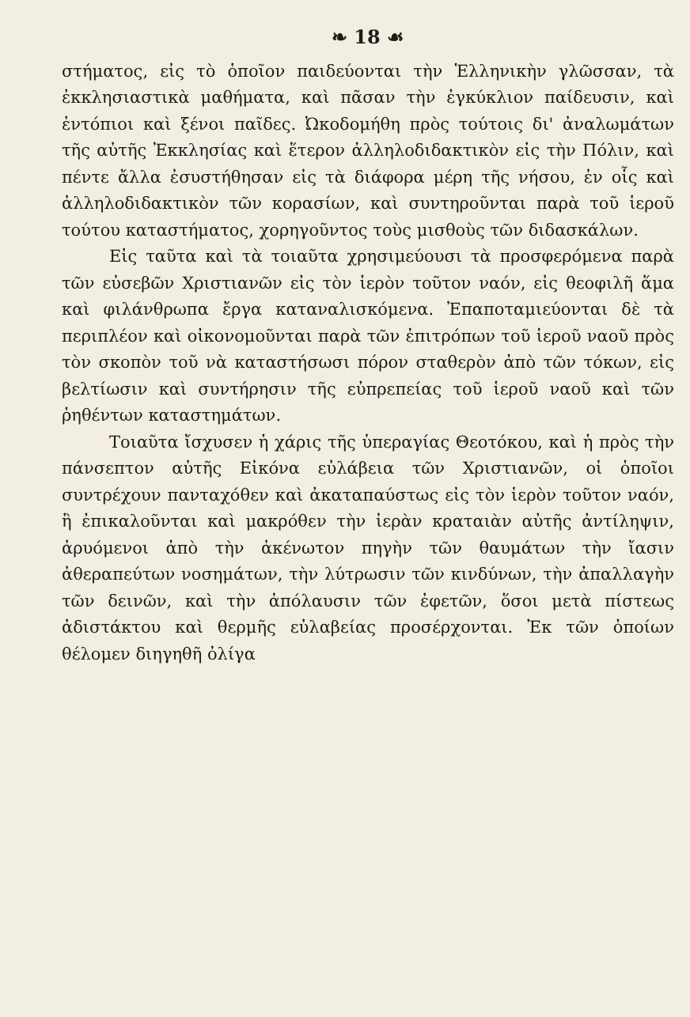❧ 18 ☙
στήματος, εἰς τὸ ὁποῖον παιδεύονται τὴν Ἑλληνικὴν γλῶσσαν, τὰ ἐκκλησιαστικὰ μαθήματα, καὶ πᾶσαν τὴν ἐγκύκλιον παίδευσιν, καὶ ἐντόπιοι καὶ ξένοι παῖδες. Ὠκοδομήθη πρὸς τούτοις δι' ἀναλωμάτων τῆς αὐτῆς Ἐκκλησίας καὶ ἕτερον ἀλληλοδιδακτικὸν εἰς τὴν Πόλιν, καὶ πέντε ἄλλα ἐσυστήθησαν εἰς τὰ διάφορα μέρη τῆς νήσου, ἐν οἷς καὶ ἀλληλοδιδακτικὸν τῶν κορασίων, καὶ συντηροῦνται παρὰ τοῦ ἱεροῦ τούτου καταστήματος, χορηγοῦντος τοὺς μισθοὺς τῶν διδασκάλων.
Εἰς ταῦτα καὶ τὰ τοιαῦτα χρησιμεύουσι τὰ προσφερόμενα παρὰ τῶν εὐσεβῶν Χριστιανῶν εἰς τὸν ἱερὸν τοῦτον ναόν, εἰς θεοφιλῆ ἅμα καὶ φιλάνθρωπα ἔργα καταναλισκόμενα. Ἐπαποταμιεύονται δὲ τὰ περιπλέον καὶ οἰκονομοῦνται παρὰ τῶν ἐπιτρόπων τοῦ ἱεροῦ ναοῦ πρὸς τὸν σκοπὸν τοῦ νὰ καταστήσωσι πόρον σταθερὸν ἀπὸ τῶν τόκων, εἰς βελτίωσιν καὶ συντήρησιν τῆς εὐπρεπείας τοῦ ἱεροῦ ναοῦ καὶ τῶν ῥηθέντων καταστημάτων.
Τοιαῦτα ἴσχυσεν ἡ χάρις τῆς ὑπεραγίας Θεοτόκου, καὶ ἡ πρὸς τὴν πάνσεπτον αὐτῆς Εἰκόνα εὐλάβεια τῶν Χριστιανῶν, οἱ ὁποῖοι συντρέχουν πανταχόθεν καὶ ἀκαταπαύστως εἰς τὸν ἱερὸν τοῦτον ναόν, ἢ ἐπικαλοῦνται καὶ μακρόθεν τὴν ἱερὰν κραταιὰν αὐτῆς ἀντίληψιν, ἀρυόμενοι ἀπὸ τὴν ἀκένωτον πηγὴν τῶν θαυμάτων τὴν ἴασιν ἀθεραπεύτων νοσημάτων, τὴν λύτρωσιν τῶν κινδύνων, τὴν ἀπαλλαγὴν τῶν δεινῶν, καὶ τὴν ἀπόλαυσιν τῶν ἐφετῶν, ὅσοι μετὰ πίστεως ἀδιστάκτου καὶ θερμῆς εὐλαβείας προσέρχονται. Ἐκ τῶν ὁποίων θέλομεν διηγηθῆ ὀλίγα